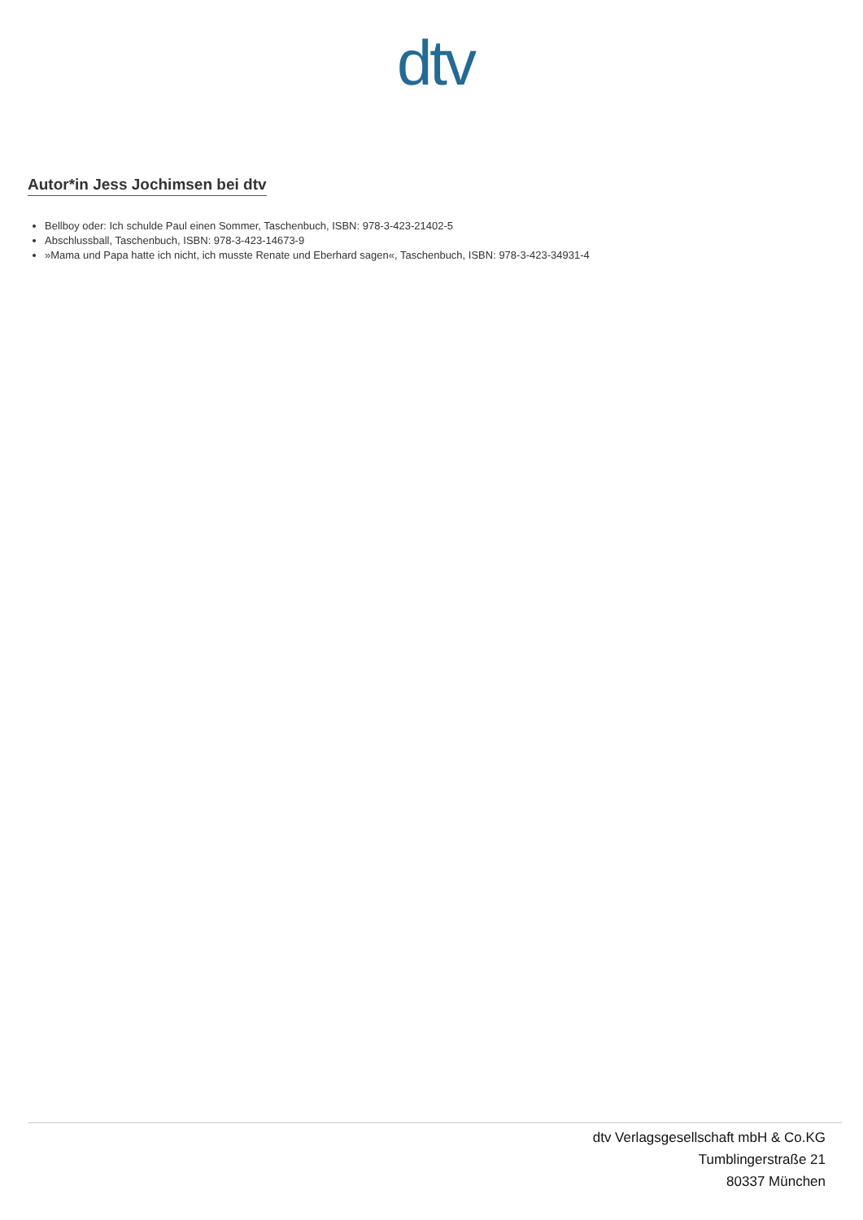dtv
Autor*in Jess Jochimsen bei dtv
Bellboy oder: Ich schulde Paul einen Sommer, Taschenbuch, ISBN: 978-3-423-21402-5
Abschlussball, Taschenbuch, ISBN: 978-3-423-14673-9
»Mama und Papa hatte ich nicht, ich musste Renate und Eberhard sagen«, Taschenbuch, ISBN: 978-3-423-34931-4
dtv Verlagsgesellschaft mbH & Co.KG
Tumblingerstraße 21
80337 München